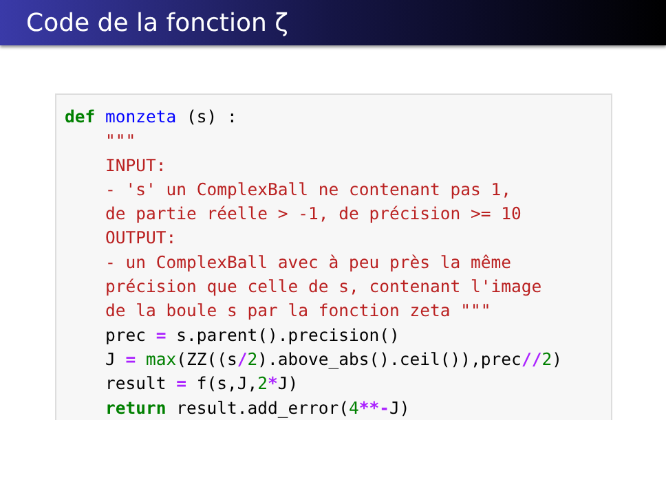Code de la fonction ζ
def monzeta (s) :
    """
    INPUT:
    - 's' un ComplexBall ne contenant pas 1,
    de partie réelle > -1, de précision >= 10
    OUTPUT:
    - un ComplexBall avec à peu près la même
    précision que celle de s, contenant l'image
    de la boule s par la fonction zeta """
    prec = s.parent().precision()
    J = max(ZZ((s/2).above_abs().ceil()),prec//2)
    result = f(s,J,2*J)
    return result.add_error(4**-J)